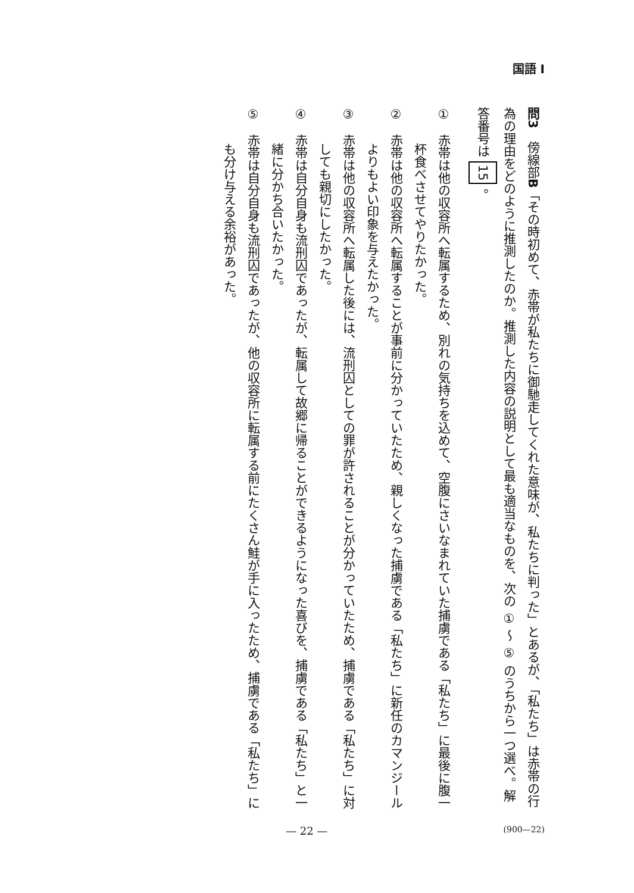国語 I
問3　傍線部B「その時初めて、赤帯が私たちに御馳走してくれた意味が、私たちに判った」とあるが、「私たち」は赤帯の行為の理由をどのように推測したのか。推測した内容の説明として最も適当なものを、次の ① ～ ⑤ のうちから一つ選べ。解答番号は 15 。
①　赤帯は他の収容所へ転属するため、別れの気持ちを込めて、空腹にさいなまれていた捕虜である「私たち」に最後に腹一杯食べさせてやりたかった。
②　赤帯は他の収容所へ転属することが事前に分かっていたため、親しくなった捕虜である「私たち」に新任のカマンジールよりもよい印象を与えたかった。
③　赤帯は他の収容所へ転属した後には、流刑囚としての罪が許されることが分かっていたため、捕虜である「私たち」に対しても親切にしたかった。
④　赤帯は自分自身も流刑囚であったが、転属して故郷に帰ることができるようになった喜びを、捕虜である「私たち」と一緒に分かち合いたかった。
⑤　赤帯は自分自身も流刑囚であったが、他の収容所に転属する前にたくさん鮭が手に入ったため、捕虜である「私たち」にも分け与える余裕があった。
— 22 — (900—22)